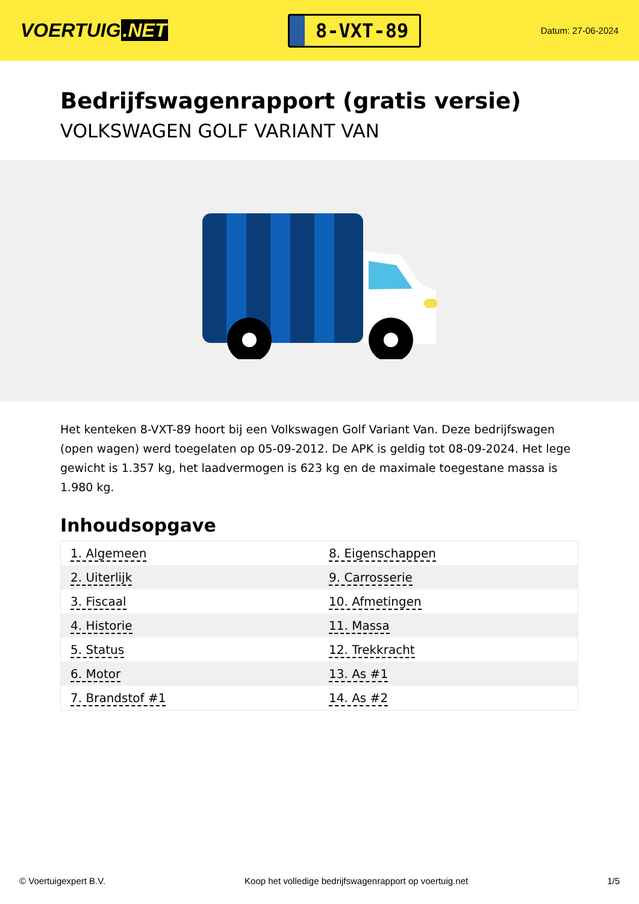VOERTUIG.NET
8-VXT-89
Datum: 27-06-2024
Bedrijfswagenrapport (gratis versie)
VOLKSWAGEN GOLF VARIANT VAN
Het kenteken 8-VXT-89 hoort bij een Volkswagen Golf Variant Van. Deze bedrijfswagen (open wagen) werd toegelaten op 05-09-2012. De APK is geldig tot 08-09-2024. Het lege gewicht is 1.357 kg, het laadvermogen is 623 kg en de maximale toegestane massa is 1.980 kg.
Inhoudsopgave
| 1. Algemeen | 8. Eigenschappen |
| 2. Uiterlijk | 9. Carrosserie |
| 3. Fiscaal | 10. Afmetingen |
| 4. Historie | 11. Massa |
| 5. Status | 12. Trekkracht |
| 6. Motor | 13. As #1 |
| 7. Brandstof #1 | 14. As #2 |
© Voertuigexpert B.V. Koop het volledige bedrijfswagenrapport op voertuig.net 1/5